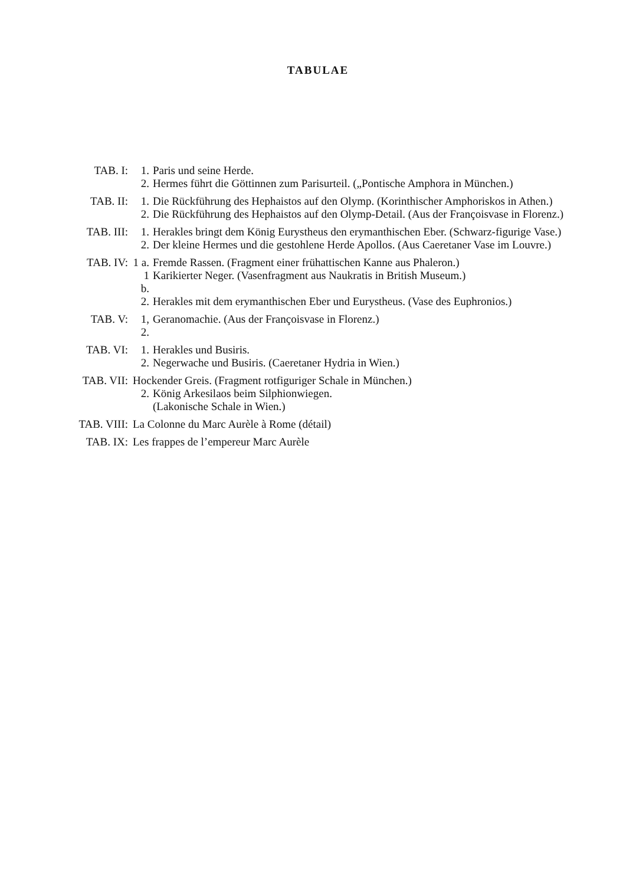TABULAE
TAB. I: 1. Paris und seine Herde.
2. Hermes führt die Göttinnen zum Parisurteil. („Pontische Amphora in München.)
TAB. II: 1. Die Rückführung des Hephaistos auf den Olymp. (Korinthischer Amphoriskos in Athen.)
2. Die Rückführung des Hephaistos auf den Olymp-Detail. (Aus der Françoisvase in Florenz.)
TAB. III: 1. Herakles bringt dem König Eurystheus den erymanthischen Eber. (Schwarz-figurige Vase.)
2. Der kleine Hermes und die gestohlene Herde Apollos. (Aus Caeretaner Vase im Louvre.)
TAB. IV: 1 a. Fremde Rassen. (Fragment einer frühattischen Kanne aus Phaleron.)
1 b. Karikierter Neger. (Vasenfragment aus Naukratis in British Museum.)
2. Herakles mit dem erymanthischen Eber und Eurystheus. (Vase des Euphronios.)
TAB. V: 1, 2. Geranomachie. (Aus der Françoisvase in Florenz.)
TAB. VI: 1. Herakles und Busiris.
2. Negerwache und Busiris. (Caeretaner Hydria in Wien.)
TAB. VII: Hockender Greis. (Fragment rotfiguriger Schale in München.)
2. König Arkesilaos beim Silphionwiegen.
(Lakonische Schale in Wien.)
TAB. VIII: La Colonne du Marc Aurèle à Rome (détail)
TAB. IX: Les frappes de l’empereur Marc Aurèle